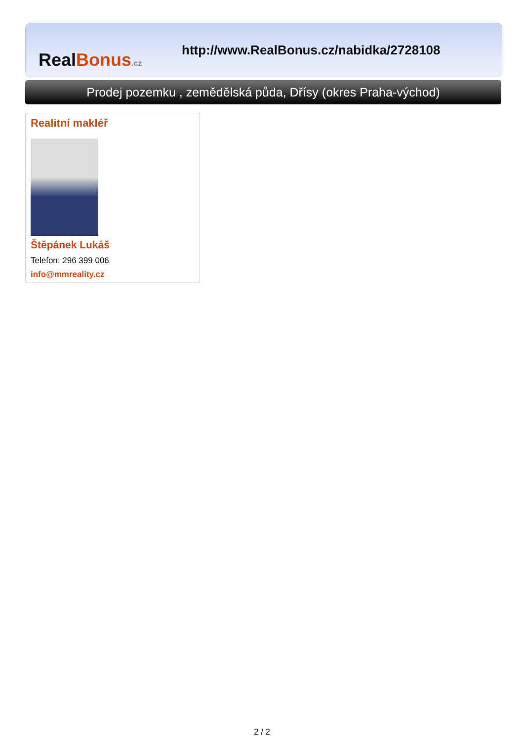Real Bonus.cz
http://www.RealBonus.cz/nabidka/2728108
Prodej pozemku , zemědělská půda, Dřísy (okres Praha-východ)
Realitní makléř
Štěpánek Lukáš
Telefon: 296 399 006
info@mmreality.cz
2 / 2